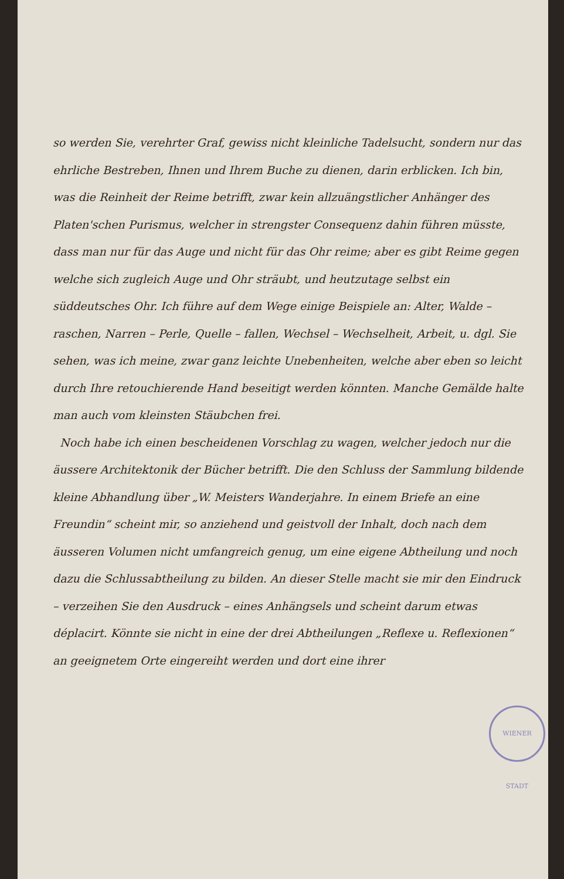so werden Sie, verehrter Graf, gewiss nicht kleinliche Tadelsucht, sondern nur das ehrliche Bestreben, Ihnen und Ihrem Buche zu dienen, darin erblicken. Ich bin, was die Reinheit der Reime betrifft, zwar kein allzuängstlicher Anhänger des Platen'schen Purismus, welcher in strengster Consequenz dahin führen müsste, dass man nur für das Auge und nicht für das Ohr reime; aber es gibt Reime gegen welche sich zugleich Auge und Ohr sträubt, und heutzutage selbst ein süddeutsches Ohr. Ich führe auf dem Wege einige Beispiele an: Alter, Walde – raschen, Narren – Perle, Quelle – fallen, Wechsel – Wechselheit, Arbeit, u. dgl. Sie sehen, was ich meine, zwar ganz leichte Unebenheiten, welche aber eben so leicht durch Ihre retouchierende Hand beseitigt werden könnten. Manche Gemälde halte man auch vom kleinsten Stäubchen frei.
Noch habe ich einen bescheidenen Vorschlag zu wagen, welcher jedoch nur die äussere Architektonik der Bücher betrifft. Die den Schluss der Sammlung bildende kleine Abhandlung über „W. Meisters Wanderjahre. In einem Briefe an eine Freundin“ scheint mir, so anziehend und geistvoll der Inhalt, doch nach dem äusseren Volumen nicht umfangreich genug, um eine eigene Abtheilung und noch dazu die Schlussabtheilung zu bilden. An dieser Stelle macht sie mir den Eindruck – verzeihen Sie den Ausdruck – eines Anhängsels und scheint darum etwas déplacirt. Könnte sie nicht in eine der drei Abtheilungen „Reflexe u. Reflexionen“ an geeignetem Orte eingereiht werden und dort eine ihrer
WIENER STADT